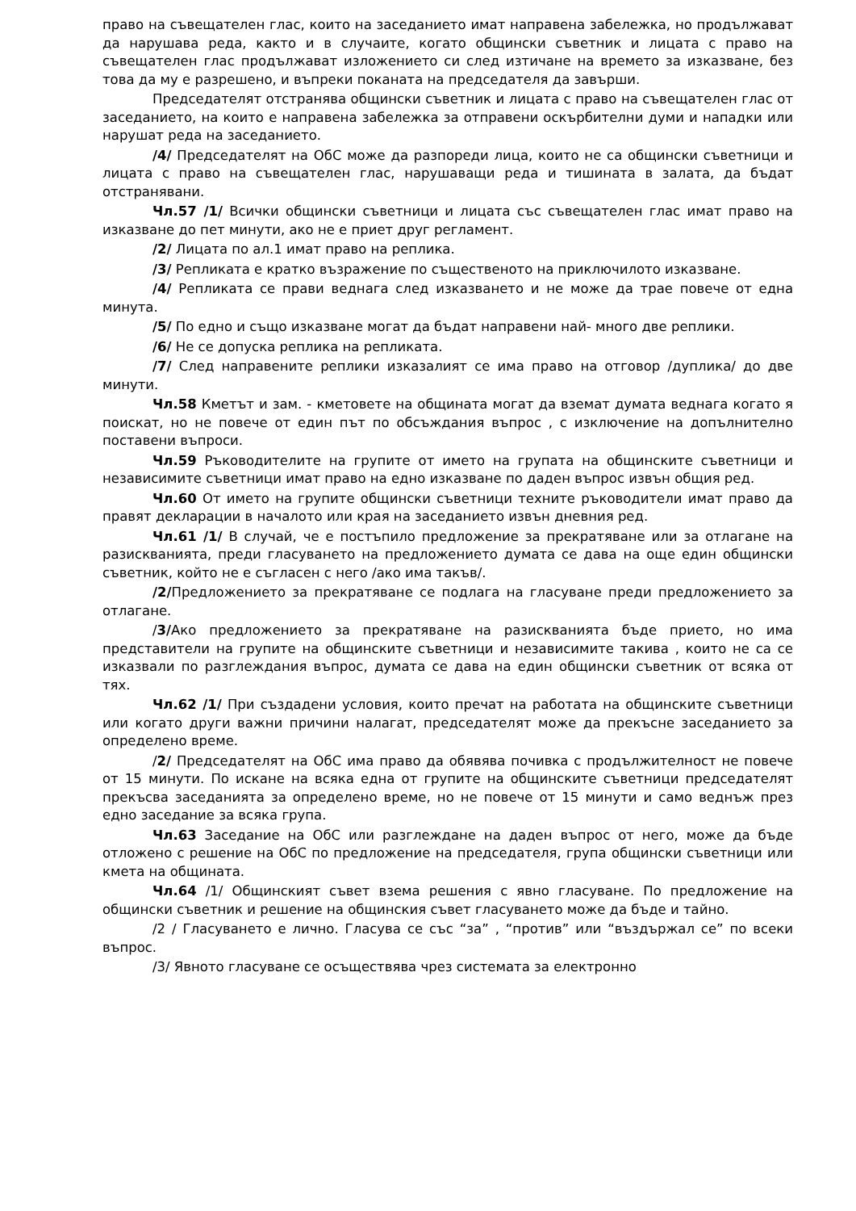право на съвещателен глас, които на заседанието имат направена забележка, но продължават да нарушава реда, както и в случаите, когато общински съветник и лицата с право на съвещателен глас продължават изложението си след изтичане на времето за изказване, без това да му е разрешено, и въпреки поканата на председателя да завърши.
Председателят отстранява общински съветник и лицата с право на съвещателен глас от заседанието, на които е направена забележка за отправени оскърбителни думи и нападки или нарушат реда на заседанието.
/4/ Председателят на ОбС може да разпореди лица, които не са общински съветници и лицата с право на съвещателен глас, нарушаващи реда и тишината в залата, да бъдат отстранявани.
Чл.57 /1/ Всички общински съветници и лицата със съвещателен глас имат право на изказване до пет минути, ако не е приет друг регламент.
/2/ Лицата по ал.1 имат право на реплика.
/3/ Репликата е кратко възражение по същественото на приключилото изказване.
/4/ Репликата се прави веднага след изказването и не може да трае повече от една минута.
/5/ По едно и също изказване могат да бъдат направени най- много две реплики.
/6/ Не се допуска реплика на репликата.
/7/ След направените реплики изказалият се има право на отговор /дуплика/ до две минути.
Чл.58 Кметът и зам. - кметовете на общината могат да вземат думата веднага когато я поискат, но не повече от един път по обсъждания въпрос , с изключение на допълнително поставени въпроси.
Чл.59 Ръководителите на групите от името на групата на общинските съветници и независимите съветници имат право на едно изказване по даден въпрос извън общия ред.
Чл.60 От името на групите общински съветници техните ръководители имат право да правят декларации в началото или края на заседанието извън дневния ред.
Чл.61 /1/ В случай, че е постъпило предложение за прекратяване или за отлагане на разискванията, преди гласуването на предложението думата се дава на още един общински съветник, който не е съгласен с него /ако има такъв/.
/2/Предложението за прекратяване се подлага на гласуване преди предложението за отлагане.
/3/Ако предложението за прекратяване на разискванията бъде прието, но има представители на групите на общинските съветници и независимите такива , които не са се изказвали по разглеждания въпрос, думата се дава на един общински съветник от всяка от тях.
Чл.62 /1/ При създадени условия, които пречат на работата на общинските съветници или когато други важни причини налагат, председателят може да прекъсне заседанието за определено време.
/2/ Председателят на ОбС има право да обявява почивка с продължителност не повече от 15 минути. По искане на всяка една от групите на общинските съветници председателят прекъсва заседанията за определено време, но не повече от 15 минути и само веднъж през едно заседание за всяка група.
Чл.63 Заседание на ОбС или разглеждане на даден въпрос от него, може да бъде отложено с решение на ОбС по предложение на председателя, група общински съветници или кмета на общината.
Чл.64 /1/ Общинският съвет взема решения с явно гласуване. По предложение на общински съветник и решение на общинския съвет гласуването може да бъде и тайно.
/2 / Гласуването е лично. Гласува се със “за” , “против” или “въздържал се” по всеки въпрос.
/3/ Явното гласуване се осъществява чрез системата за електронно